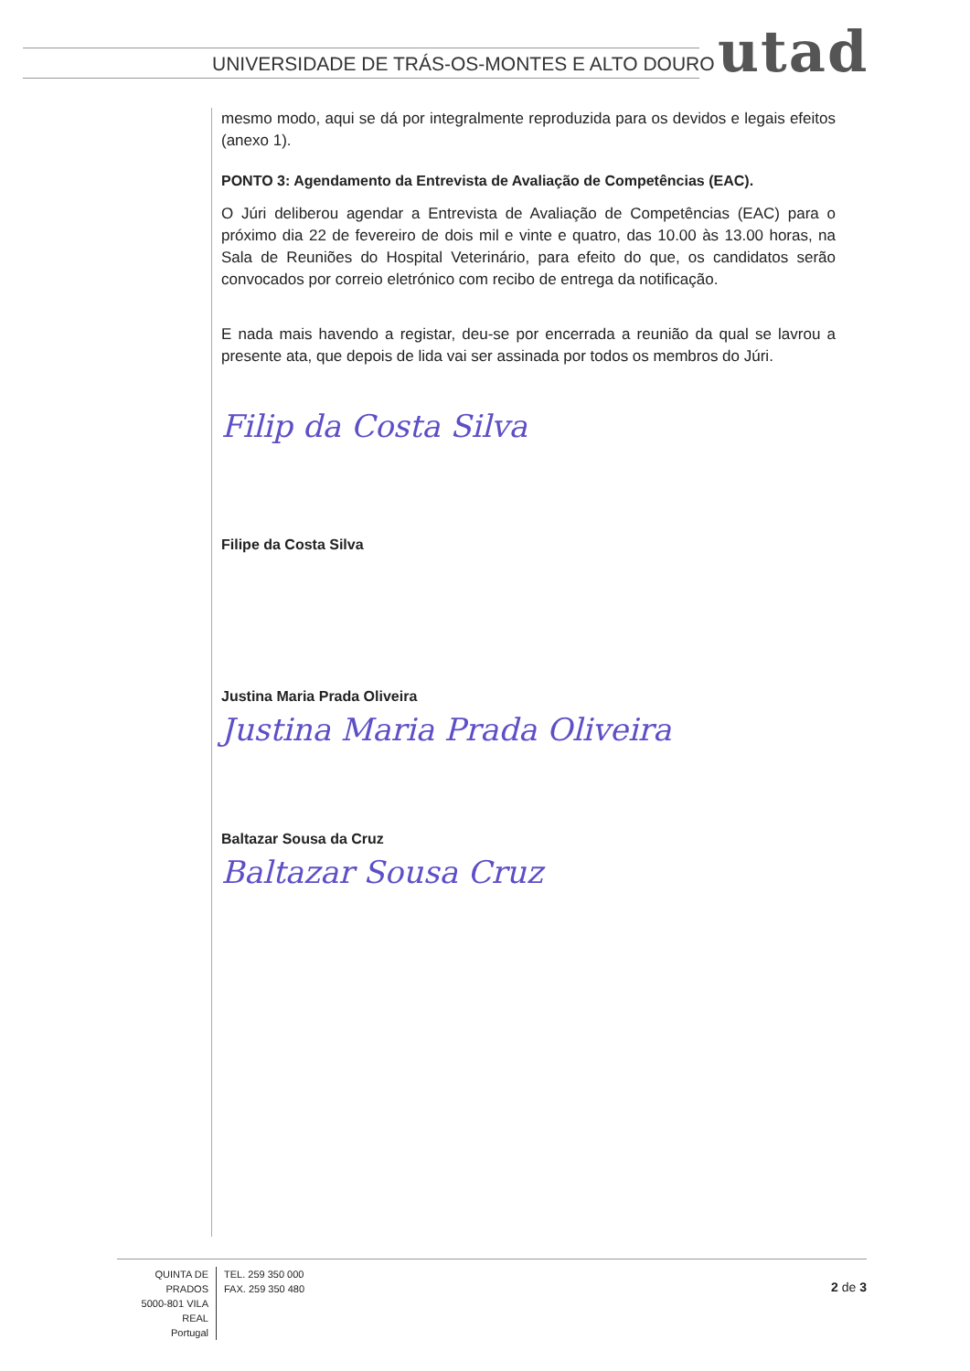UNIVERSIDADE DE TRÁS-OS-MONTES E ALTO DOURO
utad
mesmo modo, aqui se dá por integralmente reproduzida para os devidos e legais efeitos (anexo 1).
PONTO 3: Agendamento da Entrevista de Avaliação de Competências (EAC).
O Júri deliberou agendar a Entrevista de Avaliação de Competências (EAC) para o próximo dia 22 de fevereiro de dois mil e vinte e quatro, das 10.00 às 13.00 horas, na Sala de Reuniões do Hospital Veterinário, para efeito do que, os candidatos serão convocados por correio eletrónico com recibo de entrega da notificação.
E nada mais havendo a registar, deu-se por encerrada a reunião da qual se lavrou a presente ata, que depois de lida vai ser assinada por todos os membros do Júri.
Filip da Costa Silva
Filipe da Costa Silva
Justina Maria Prada Oliveira
Justina Maria Prada Oliveira
Baltazar Sousa da Cruz
Baltazar Sousa Cruz
QUINTA DE PRADOS
5000-801 VILA REAL
Portugal
TEL. 259 350 000
FAX. 259 350 480
2 de 3